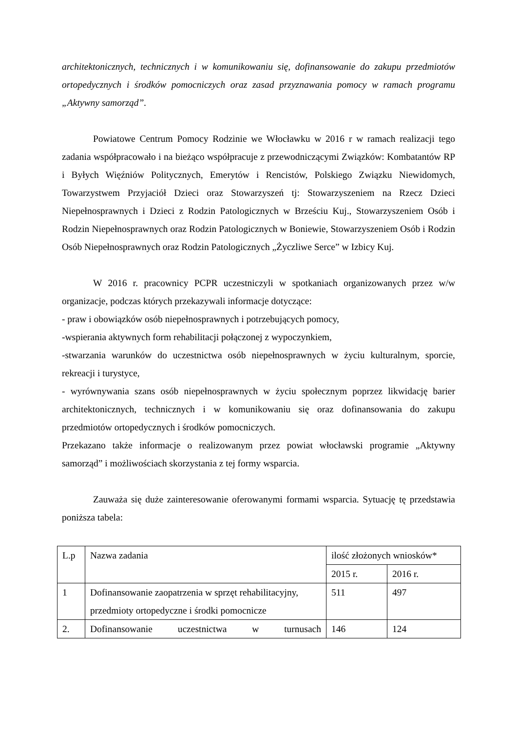architektonicznych, technicznych i w komunikowaniu się, dofinansowanie do zakupu przedmiotów ortopedycznych i środków pomocniczych oraz zasad przyznawania pomocy w ramach programu „Aktywny samorząd”.
Powiatowe Centrum Pomocy Rodzinie we Włocławku w 2016 r w ramach realizacji tego zadania współpracowało i na bieżąco współpracuje z przewodniczącymi Związków: Kombatantów RP i Byłych Więźniów Politycznych, Emerytów i Rencistów, Polskiego Związku Niewidomych, Towarzystwem Przyjaciół Dzieci oraz Stowarzyszeń tj: Stowarzyszeniem na Rzecz Dzieci Niepełnosprawnych i Dzieci z Rodzin Patologicznych w Brześciu Kuj., Stowarzyszeniem Osób i Rodzin Niepełnosprawnych oraz Rodzin Patologicznych w Boniewie, Stowarzyszeniem Osób i Rodzin Osób Niepełnosprawnych oraz Rodzin Patologicznych „Życzliwe Serce” w Izbicy Kuj.
W 2016 r. pracownicy PCPR uczestniczyli w spotkaniach organizowanych przez w/w organizacje, podczas których przekazywali informacje dotyczące:
- praw i obowiązków osób niepełnosprawnych i potrzebujących pomocy,
-wspierania aktywnych form rehabilitacji połączonej z wypoczynkiem,
-stwarzania warunków do uczestnictwa osób niepełnosprawnych w życiu kulturalnym, sporcie, rekreacji i turystyce,
- wyrównywania szans osób niepełnosprawnych w życiu społecznym poprzez likwidację barier architektonicznych, technicznych i w komunikowaniu się oraz dofinansowania do zakupu przedmiotów ortopedycznych i środków pomocniczych.
Przekazano także informacje o realizowanym przez powiat włocławski programie „Aktywny samorząd” i możliwościach skorzystania z tej formy wsparcia.
Zauważa się duże zainteresowanie oferowanymi formami wsparcia. Sytuację tę przedstawia poniższa tabela:
| L.p | Nazwa zadania | ilość złożonych wniosków* | |
| | | 2015 r. | 2016 r. |
| 1 | Dofinansowanie zaopatrzenia w sprzęt rehabilitacyjny, przedmioty ortopedyczne i środki pomocnicze | 511 | 497 |
| 2. | Dofinansowanie uczestnictwa w turnusach | 146 | 124 |